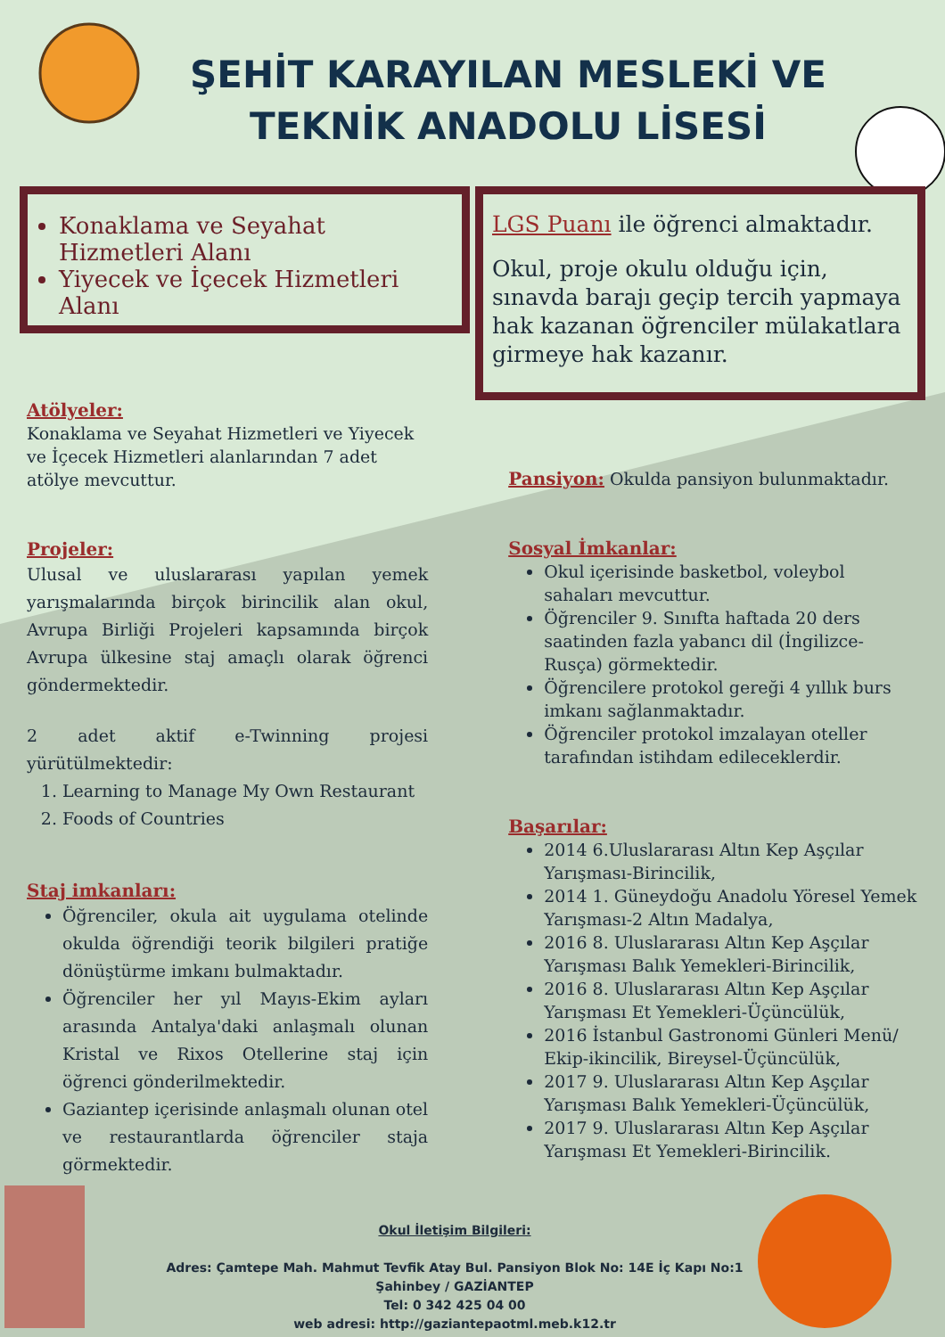ŞEHİT KARAYILAN MESLEKİ VE
TEKNİK ANADOLU LİSESİ
Konaklama ve Seyahat Hizmetleri Alanı
Yiyecek ve İçecek Hizmetleri Alanı
LGS Puanı ile öğrenci almaktadır.
Okul, proje okulu olduğu için, sınavda barajı geçip tercih yapmaya hak kazanan öğrenciler mülakatlara girmeye hak kazanır.
Atölyeler:
Konaklama ve Seyahat Hizmetleri ve Yiyecek ve İçecek Hizmetleri alanlarından 7 adet atölye mevcuttur.
Projeler:
Ulusal ve uluslararası yapılan yemek yarışmalarında birçok birincilik alan okul, Avrupa Birliği Projeleri kapsamında birçok Avrupa ülkesine staj amaçlı olarak öğrenci göndermektedir.
2 adet aktif e-Twinning projesi yürütülmektedir:
1. Learning to Manage My Own Restaurant
2. Foods of Countries
Staj imkanları:
Öğrenciler, okula ait uygulama otelinde okulda öğrendiği teorik bilgileri pratiğe dönüştürme imkanı bulmaktadır.
Öğrenciler her yıl Mayıs-Ekim ayları arasında Antalya'daki anlaşmalı olunan Kristal ve Rixos Otellerine staj için öğrenci gönderilmektedir.
Gaziantep içerisinde anlaşmalı olunan otel ve restaurantlarda öğrenciler staja görmektedir.
Pansiyon: Okulda pansiyon bulunmaktadır.
Sosyal İmkanlar:
Okul içerisinde basketbol, voleybol sahaları mevcuttur.
Öğrenciler 9. Sınıfta haftada 20 ders saatinden fazla yabancı dil (İngilizce-Rusça) görmektedir.
Öğrencilere protokol gereği 4 yıllık burs imkanı sağlanmaktadır.
Öğrenciler protokol imzalayan oteller tarafından istihdam edileceklerdir.
Başarılar:
2014 6.Uluslararası Altın Kep Aşçılar Yarışması-Birincilik,
2014 1. Güneydoğu Anadolu Yöresel Yemek Yarışması-2 Altın Madalya,
2016 8. Uluslararası Altın Kep Aşçılar Yarışması Balık Yemekleri-Birincilik,
2016 8. Uluslararası Altın Kep Aşçılar Yarışması Et Yemekleri-Üçüncülük,
2016 İstanbul Gastronomi Günleri Menü/ Ekip-ikincilik, Bireysel-Üçüncülük,
2017 9. Uluslararası Altın Kep Aşçılar Yarışması Balık Yemekleri-Üçüncülük,
2017 9. Uluslararası Altın Kep Aşçılar Yarışması Et Yemekleri-Birincilik.
Okul İletişim Bilgileri:
Adres: Çamtepe Mah. Mahmut Tevfik Atay Bul. Pansiyon Blok No: 14E İç Kapı No:1
Şahinbey / GAZİANTEP
Tel: 0 342 425 04 00
web adresi: http://gaziantepaotml.meb.k12.tr